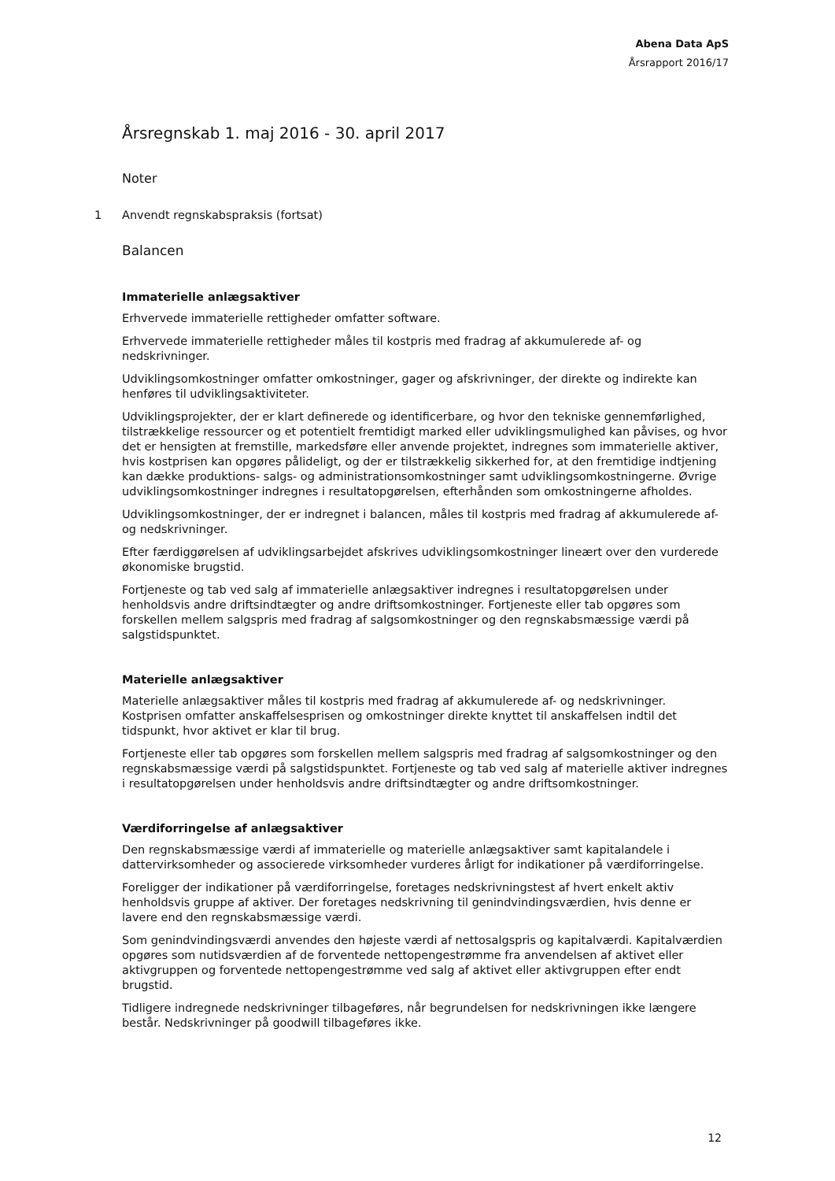Abena Data ApS
Årsrapport 2016/17
Årsregnskab 1. maj 2016 - 30. april 2017
Noter
1 Anvendt regnskabspraksis (fortsat)
Balancen
Immaterielle anlægsaktiver
Erhvervede immaterielle rettigheder omfatter software.
Erhvervede immaterielle rettigheder måles til kostpris med fradrag af akkumulerede af- og nedskrivninger.
Udviklingsomkostninger omfatter omkostninger, gager og afskrivninger, der direkte og indirekte kan henføres til udviklingsaktiviteter.
Udviklingsprojekter, der er klart definerede og identificerbare, og hvor den tekniske gennemførlighed, tilstrækkelige ressourcer og et potentielt fremtidigt marked eller udviklingsmulighed kan påvises, og hvor det er hensigten at fremstille, markedsføre eller anvende projektet, indregnes som immaterielle aktiver, hvis kostprisen kan opgøres pålideligt, og der er tilstrækkelig sikkerhed for, at den fremtidige indtjening kan dække produktions- salgs- og administrationsomkostninger samt udviklingsomkostningerne. Øvrige udviklingsomkostninger indregnes i resultatopgørelsen, efterhånden som omkostningerne afholdes.
Udviklingsomkostninger, der er indregnet i balancen, måles til kostpris med fradrag af akkumulerede af- og nedskrivninger.
Efter færdiggørelsen af udviklingsarbejdet afskrives udviklingsomkostninger lineært over den vurderede økonomiske brugstid.
Fortjeneste og tab ved salg af immaterielle anlægsaktiver indregnes i resultatopgørelsen under henholdsvis andre driftsindtægter og andre driftsomkostninger. Fortjeneste eller tab opgøres som forskellen mellem salgspris med fradrag af salgsomkostninger og den regnskabsmæssige værdi på salgstidspunktet.
Materielle anlægsaktiver
Materielle anlægsaktiver måles til kostpris med fradrag af akkumulerede af- og nedskrivninger. Kostprisen omfatter anskaffelsesprisen og omkostninger direkte knyttet til anskaffelsen indtil det tidspunkt, hvor aktivet er klar til brug.
Fortjeneste eller tab opgøres som forskellen mellem salgspris med fradrag af salgsomkostninger og den regnskabsmæssige værdi på salgstidspunktet. Fortjeneste og tab ved salg af materielle aktiver indregnes i resultatopgørelsen under henholdsvis andre driftsindtægter og andre driftsomkostninger.
Værdiforringelse af anlægsaktiver
Den regnskabsmæssige værdi af immaterielle og materielle anlægsaktiver samt kapitalandele i dattervirksomheder og associerede virksomheder vurderes årligt for indikationer på værdiforringelse.
Foreligger der indikationer på værdiforringelse, foretages nedskrivningstest af hvert enkelt aktiv henholdsvis gruppe af aktiver. Der foretages nedskrivning til genindvindingsværdien, hvis denne er lavere end den regnskabsmæssige værdi.
Som genindvindingsværdi anvendes den højeste værdi af nettosalgspris og kapitalværdi. Kapitalværdien opgøres som nutidsværdien af de forventede nettopengestrømme fra anvendelsen af aktivet eller aktivgruppen og forventede nettopengestrømme ved salg af aktivet eller aktivgruppen efter endt brugstid.
Tidligere indregnede nedskrivninger tilbageføres, når begrundelsen for nedskrivningen ikke længere består. Nedskrivninger på goodwill tilbageføres ikke.
12